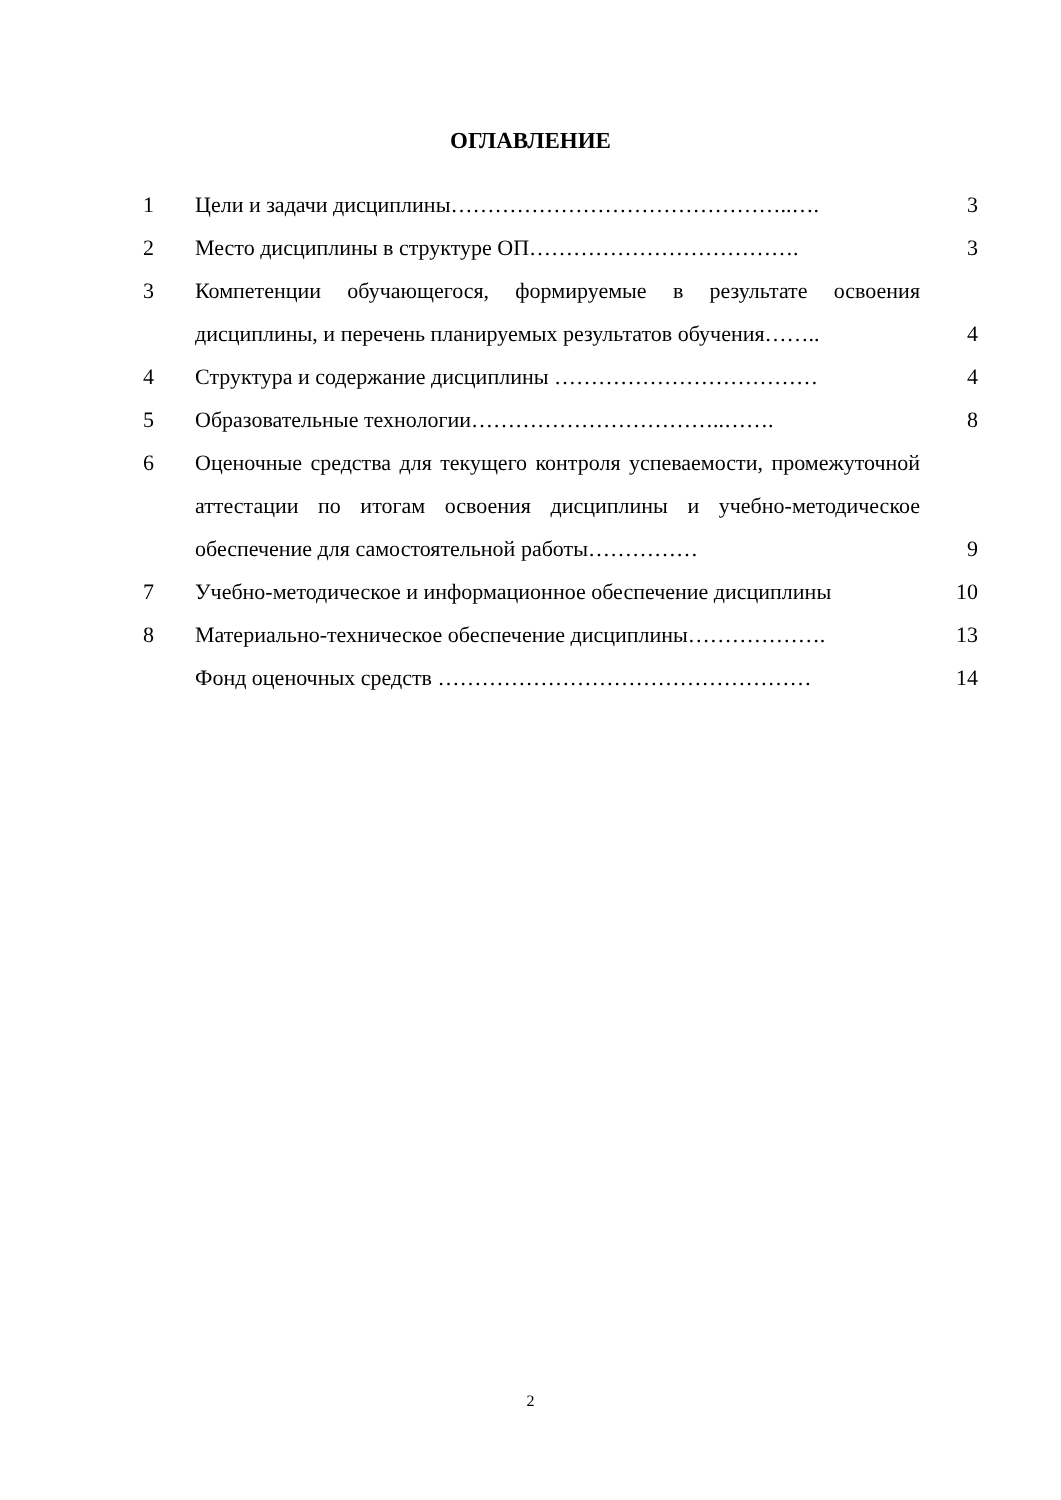ОГЛАВЛЕНИЕ
| 1 | Цели и задачи дисциплины………………………………………..…. | 3 |
| 2 | Место дисциплины в структуре ОП………………………………. | 3 |
| 3 | Компетенции обучающегося, формируемые в результате освоения дисциплины, и перечень планируемых результатов обучения…….. | 4 |
| 4 | Структура и содержание дисциплины ……………………………… | 4 |
| 5 | Образовательные технологии……………………………..……. | 8 |
| 6 | Оценочные средства для текущего контроля успеваемости, промежуточной аттестации по итогам освоения дисциплины и учебно-методическое обеспечение для самостоятельной работы…………… | 9 |
| 7 | Учебно-методическое и информационное обеспечение дисциплины | 10 |
| 8 | Материально-техническое обеспечение дисциплины………………. | 13 |
| | Фонд оценочных средств …………………………………………… | 14 |
2